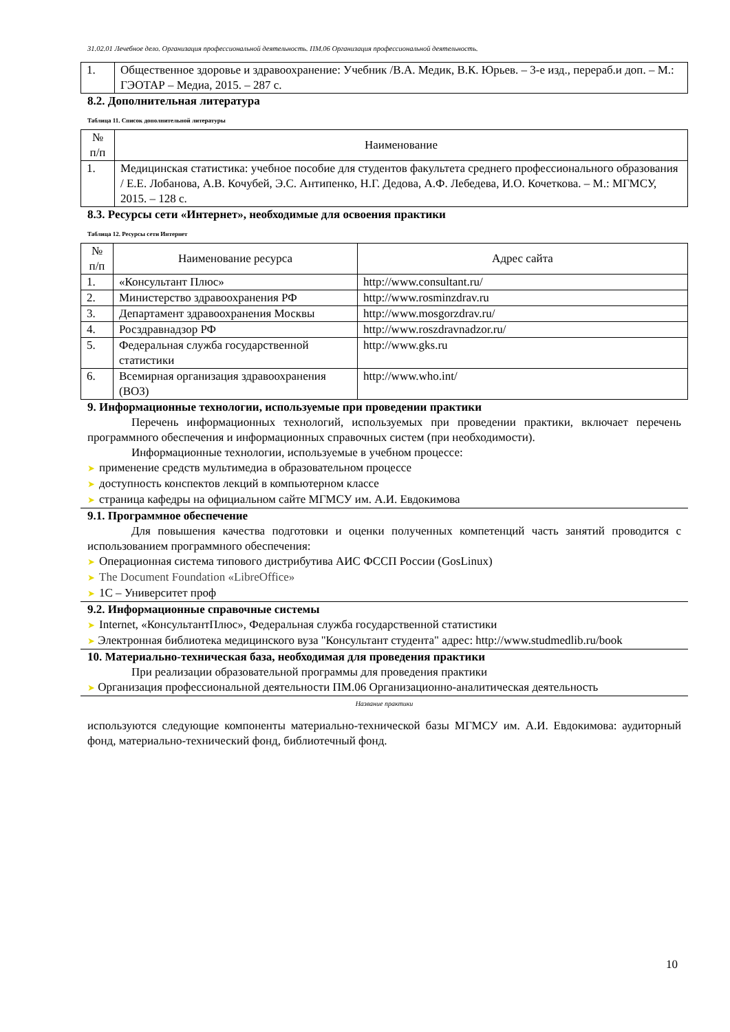31.02.01 Лечебное дело. Организация профессиональной деятельность. ПМ.06 Организация профессиональной деятельность.
| 1. | Общественное здоровье и здравоохранение: Учебник /В.А. Медик, В.К. Юрьев. – 3-е изд., перераб.и доп. – М.: ГЭОТАР – Медиа, 2015. – 287 с. |
8.2. Дополнительная литература
Таблица 11. Список дополнительной литературы
| № п/п | Наименование |
| --- | --- |
| 1. | Медицинская статистика: учебное пособие для студентов факультета среднего профессионального образования / Е.Е. Лобанова, А.В. Кочубей, Э.С. Антипенко, Н.Г. Дедова, А.Ф. Лебедева, И.О. Кочеткова. – М.: МГМСУ, 2015. – 128 с. |
8.3. Ресурсы сети «Интернет», необходимые для освоения практики
Таблица 12. Ресурсы сети Интернет
| № п/п | Наименование ресурса | Адрес сайта |
| --- | --- | --- |
| 1. | «Консультант Плюс» | http://www.consultant.ru/ |
| 2. | Министерство здравоохранения РФ | http://www.rosminzdrav.ru |
| 3. | Департамент здравоохранения Москвы | http://www.mosgorzdrav.ru/ |
| 4. | Росздравнадзор РФ | http://www.roszdravnadzor.ru/ |
| 5. | Федеральная служба государственной статистики | http://www.gks.ru |
| 6. | Всемирная организация здравоохранения (ВОЗ) | http://www.who.int/ |
9. Информационные технологии, используемые при проведении практики
Перечень информационных технологий, используемых при проведении практики, включает перечень программного обеспечения и информационных справочных систем (при необходимости).
Информационные технологии, используемые в учебном процессе:
➤ применение средств мультимедиа в образовательном процессе
➤ доступность конспектов лекций в компьютерном классе
➤ страница кафедры на официальном сайте МГМСУ им. А.И. Евдокимова
9.1. Программное обеспечение
Для повышения качества подготовки и оценки полученных компетенций часть занятий проводится с использованием программного обеспечения:
➤ Операционная система типового дистрибутива АИС ФССП России (GosLinux)
➤ The Document Foundation «LibreOffice»
➤ 1С – Университет проф
9.2. Информационные справочные системы
➤ Internet, «КонсультантПлюс», Федеральная служба государственной статистики
➤ Электронная библиотека медицинского вуза "Консультант студента" адрес: http://www.studmedlib.ru/book
10. Материально-техническая база, необходимая для проведения практики
При реализации образовательной программы для проведения практики
➤ Организация профессиональной деятельности ПМ.06 Организационно-аналитическая деятельность
Название практики
используются следующие компоненты материально-технической базы МГМСУ им. А.И. Евдокимова: аудиторный фонд, материально-технический фонд, библиотечный фонд.
10